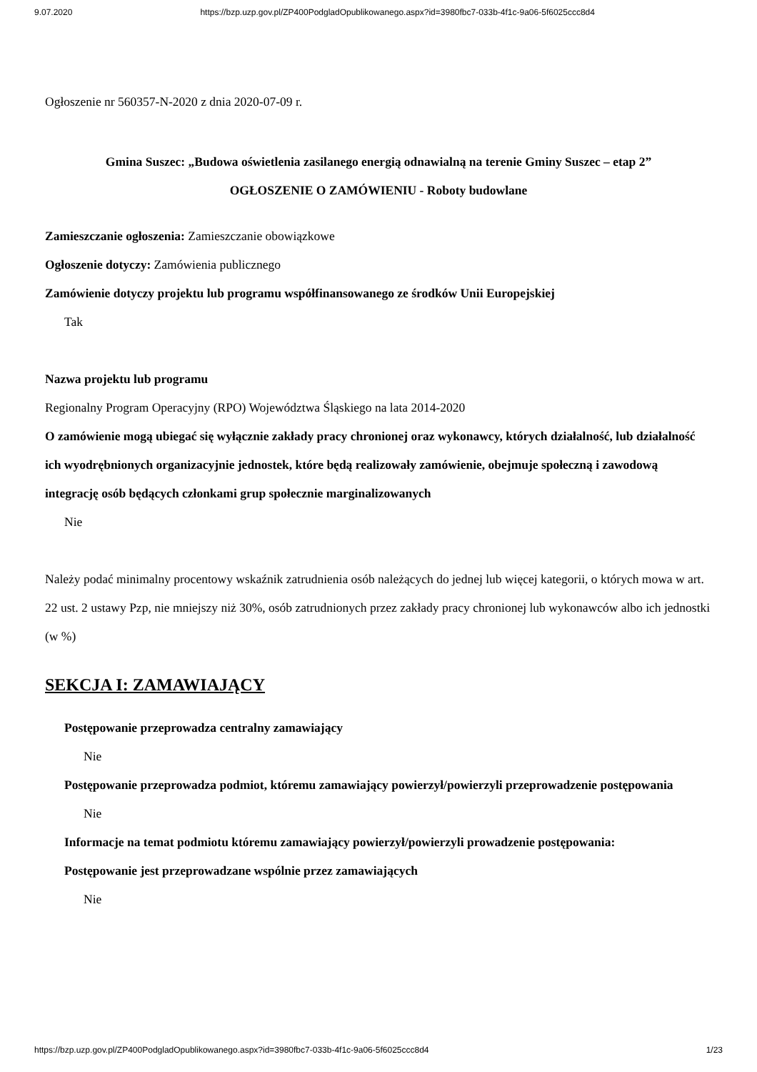9.07.2020 https://bzp.uzp.gov.pl/ZP400PodgladOpublikowanego.aspx?id=3980fbc7-033b-4f1c-9a06-5f6025ccc8d4
Ogłoszenie nr 560357-N-2020 z dnia 2020-07-09 r.
Gmina Suszec: „Budowa oświetlenia zasilanego energią odnawialną na terenie Gminy Suszec – etap 2”
OGŁOSZENIE O ZAMÓWIENIU - Roboty budowlane
Zamieszczanie ogłoszenia: Zamieszczanie obowiązkowe
Ogłoszenie dotyczy: Zamówienia publicznego
Zamówienie dotyczy projektu lub programu współfinansowanego ze środków Unii Europejskiej
Tak
Nazwa projektu lub programu
Regionalny Program Operacyjny (RPO) Województwa Śląskiego na lata 2014-2020
O zamówienie mogą ubiegać się wyłącznie zakłady pracy chronionej oraz wykonawcy, których działalność, lub działalność ich wyodrębnionych organizacyjnie jednostek, które będą realizowały zamówienie, obejmuje społeczną i zawodową integrację osób będących członkami grup społecznie marginalizowanych
Nie
Należy podać minimalny procentowy wskaźnik zatrudnienia osób należących do jednej lub więcej kategorii, o których mowa w art. 22 ust. 2 ustawy Pzp, nie mniejszy niż 30%, osób zatrudnionych przez zakłady pracy chronionej lub wykonawców albo ich jednostki (w %)
SEKCJA I: ZAMAWIAJĄCY
Postępowanie przeprowadza centralny zamawiający
Nie
Postępowanie przeprowadza podmiot, któremu zamawiający powierzył/powierzyli przeprowadzenie postępowania
Nie
Informacje na temat podmiotu któremu zamawiający powierzył/powierzyli prowadzenie postępowania:
Postępowanie jest przeprowadzane wspólnie przez zamawiających
Nie
https://bzp.uzp.gov.pl/ZP400PodgladOpublikowanego.aspx?id=3980fbc7-033b-4f1c-9a06-5f6025ccc8d4 1/23